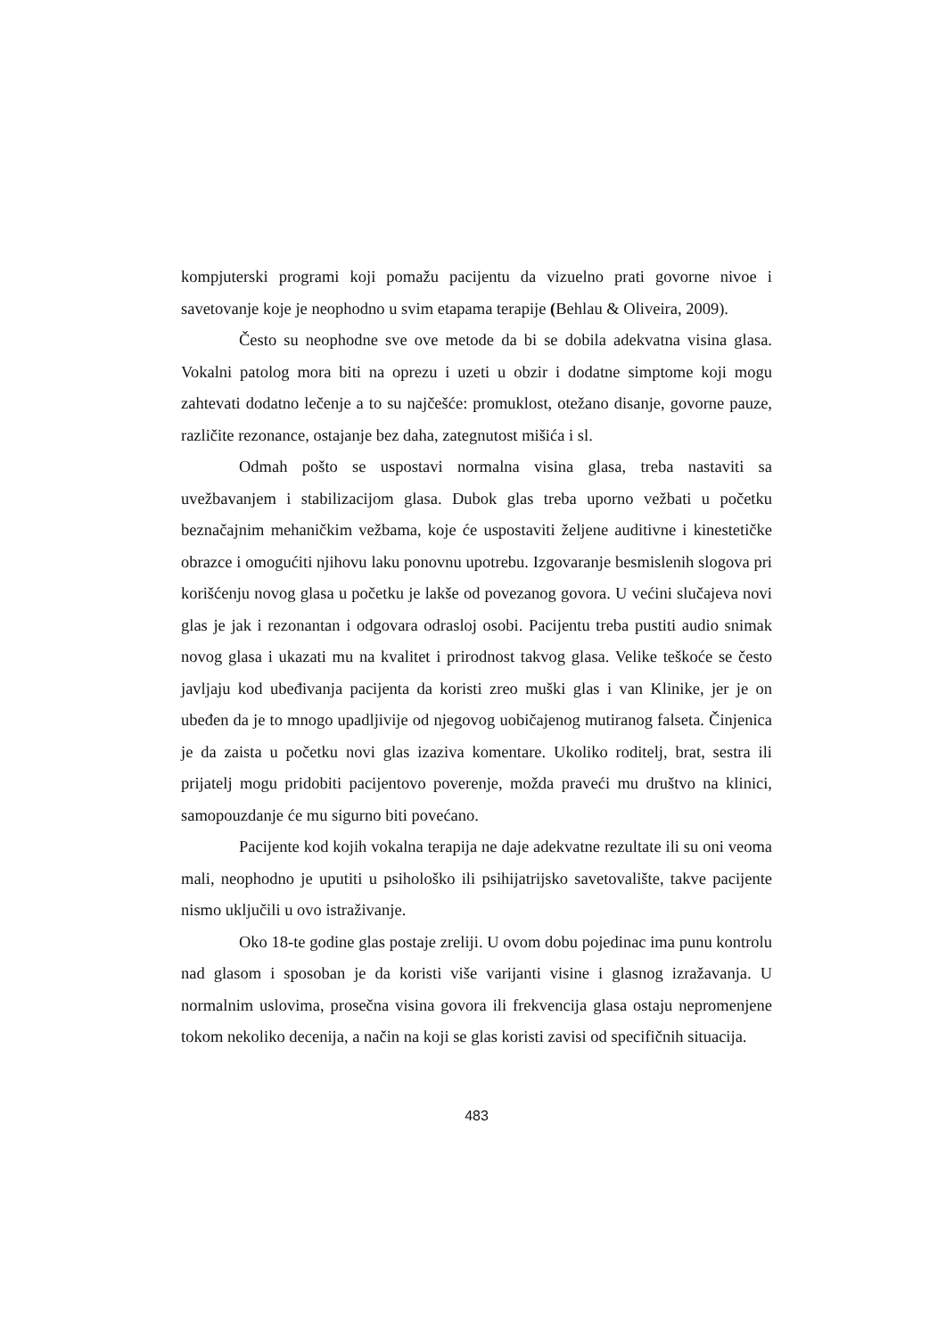kompjuterski programi koji pomažu pacijentu da vizuelno prati govorne nivoe i savetovanje koje je neophodno u svim etapama terapije (Behlau & Oliveira, 2009).
Često su neophodne sve ove metode da bi se dobila adekvatna visina glasa. Vokalni patolog mora biti na oprezu i uzeti u obzir i dodatne simptome koji mogu zahtevati dodatno lečenje a to su najčešće: promuklost, otežano disanje, govorne pauze, različite rezonance, ostajanje bez daha, zategnutost mišića i sl.
Odmah pošto se uspostavi normalna visina glasa, treba nastaviti sa uvežbavanjem i stabilizacijom glasa. Dubok glas treba uporno vežbati u početku beznačajnim mehaničkim vežbama, koje će uspostaviti željene auditivne i kinestetičke obrazce i omogućiti njihovu laku ponovnu upotrebu. Izgovaranje besmislenih slogova pri korišćenju novog glasa u početku je lakše od povezanog govora. U većini slučajeva novi glas je jak i rezonantan i odgovara odrasloj osobi. Pacijentu treba pustiti audio snimak novog glasa i ukazati mu na kvalitet i prirodnost takvog glasa. Velike teškoće se često javljaju kod ubeđivanja pacijenta da koristi zreo muški glas i van Klinike, jer je on ubeđen da je to mnogo upadljivije od njegovog uobičajenog mutiranog falseta. Činjenica je da zaista u početku novi glas izaziva komentare. Ukoliko roditelj, brat, sestra ili prijatelj mogu pridobiti pacijentovo poverenje, možda praveći mu društvo na klinici, samopouzdanje će mu sigurno biti povećano.
Pacijente kod kojih vokalna terapija ne daje adekvatne rezultate ili su oni veoma mali, neophodno je uputiti u psihološko ili psihijatrijsko savetovalište, takve pacijente nismo uključili u ovo istraživanje.
Oko 18-te godine glas postaje zreliji. U ovom dobu pojedinac ima punu kontrolu nad glasom i sposoban je da koristi više varijanti visine i glasnog izražavanja. U normalnim uslovima, prosečna visina govora ili frekvencija glasa ostaju nepromenjene tokom nekoliko decenija, a način na koji se glas koristi zavisi od specifičnih situacija.
483